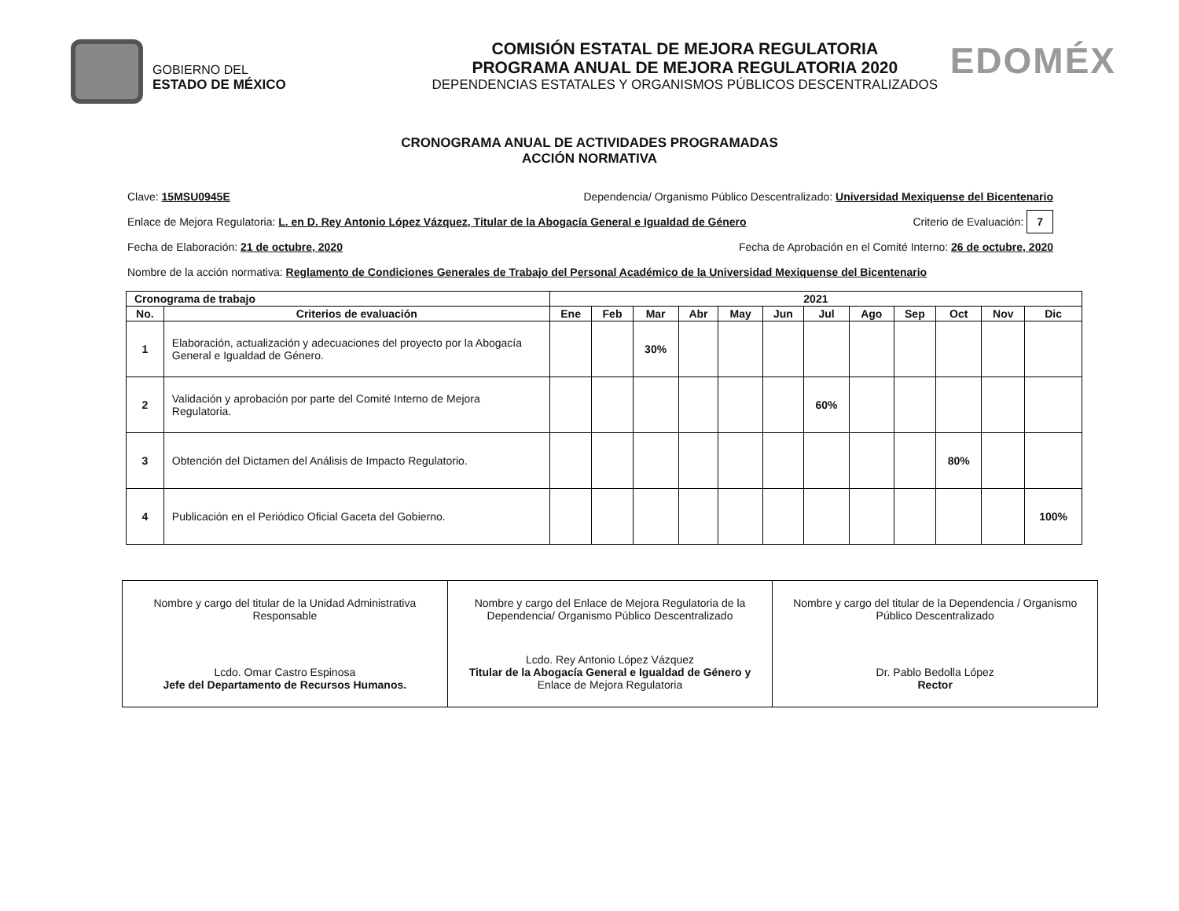GOBIERNO DEL
ESTADO DE MÉXICO
COMISIÓN ESTATAL DE MEJORA REGULATORIA
PROGRAMA ANUAL DE MEJORA REGULATORIA 2020
DEPENDENCIAS ESTATALES Y ORGANISMOS PÚBLICOS DESCENTRALIZADOS
EDOMÉX
CRONOGRAMA ANUAL DE ACTIVIDADES PROGRAMADAS
ACCIÓN NORMATIVA
Clave: 15MSU0945E Dependencia/ Organismo Público Descentralizado: Universidad Mexiquense del Bicentenario
Enlace de Mejora Regulatoria: L. en D. Rey Antonio López Vázquez, Titular de la Abogacía General e Igualdad de Género Criterio de Evaluación: 7
Fecha de Elaboración: 21 de octubre, 2020 Fecha de Aprobación en el Comité Interno: 26 de octubre, 2020
Nombre de la acción normativa: Reglamento de Condiciones Generales de Trabajo del Personal Académico de la Universidad Mexiquense del Bicentenario
| Cronograma de trabajo | | 2021 | | | | | | | | | | | |
| --- | --- | --- | --- | --- | --- | --- | --- | --- | --- | --- | --- | --- | --- |
| No. | Criterios de evaluación | Ene | Feb | Mar | Abr | May | Jun | Jul | Ago | Sep | Oct | Nov | Dic |
| 1 | Elaboración, actualización y adecuaciones del proyecto por la Abogacía General e Igualdad de Género. | | | 30% | | | | | | | | | |
| 2 | Validación y aprobación por parte del Comité Interno de Mejora Regulatoria. | | | | | | | 60% | | | | | |
| 3 | Obtención del Dictamen del Análisis de Impacto Regulatorio. | | | | | | | | | | 80% | | |
| 4 | Publicación en el Periódico Oficial Gaceta del Gobierno. | | | | | | | | | | | | 100% |
Nombre y cargo del titular de la Unidad Administrativa Responsable
Lcdo. Omar Castro Espinosa
Jefe del Departamento de Recursos Humanos.
Nombre y cargo del Enlace de Mejora Regulatoria de la Dependencia/ Organismo Público Descentralizado
Lcdo. Rey Antonio López Vázquez
Titular de la Abogacía General e Igualdad de Género y
Enlace de Mejora Regulatoria
Nombre y cargo del titular de la Dependencia / Organismo Público Descentralizado
Dr. Pablo Bedolla López
Rector